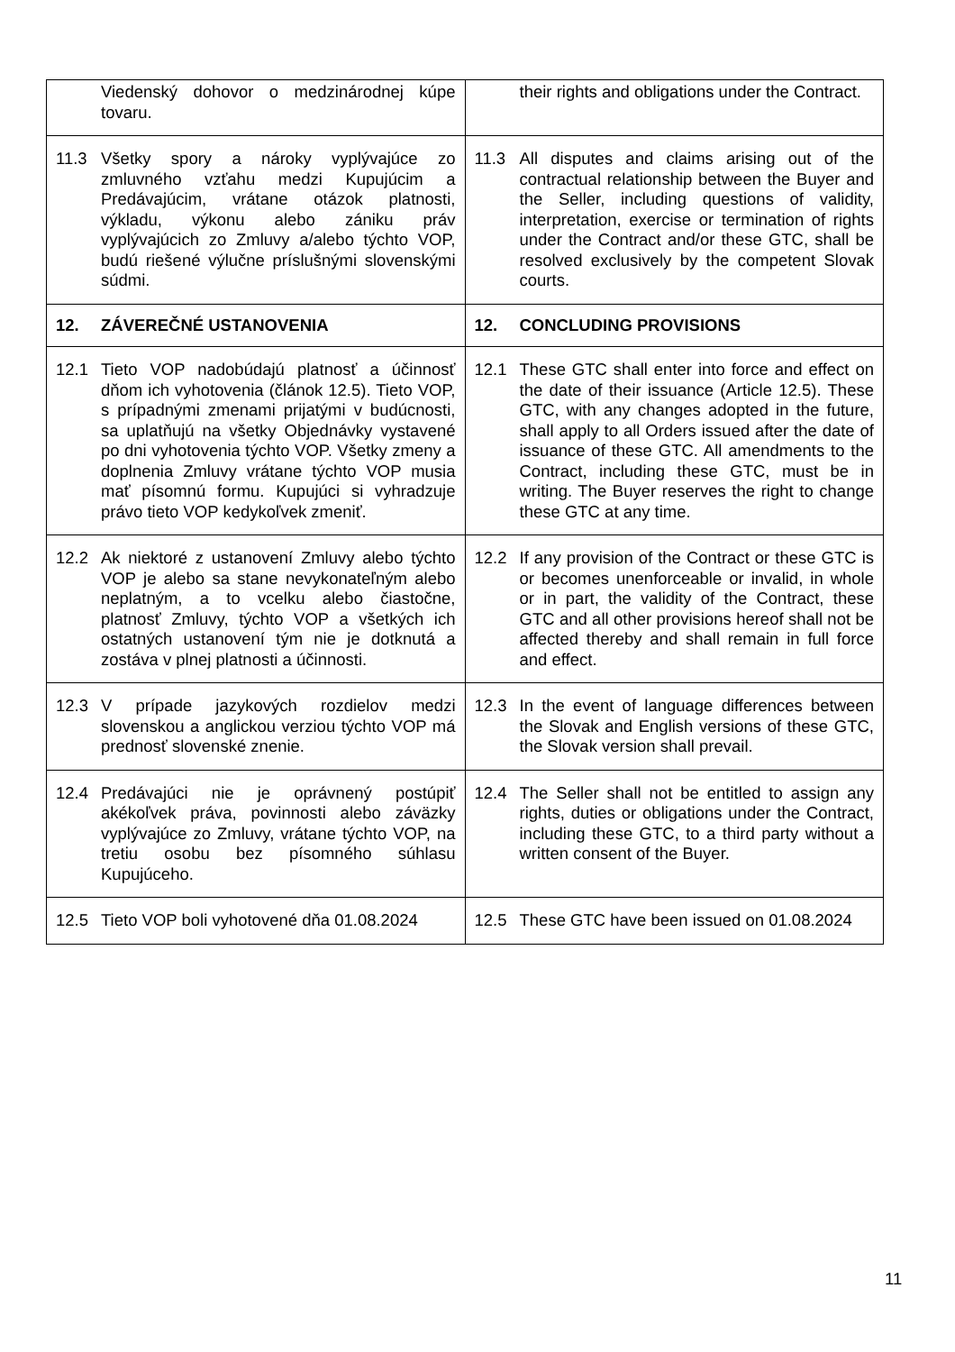| Viedenský dohovor o medzinárodnej kúpe tovaru. | their rights and obligations under the Contract. |
| 11.3 Všetky spory a nároky vyplývajúce zo zmluvného vzťahu medzi Kupujúcim a Predávajúcim, vrátane otázok platnosti, výkladu, výkonu alebo zániku práv vyplývajúcich zo Zmluvy a/alebo týchto VOP, budú riešené výlučne príslušnými slovenskými súdmi. | 11.3 All disputes and claims arising out of the contractual relationship between the Buyer and the Seller, including questions of validity, interpretation, exercise or termination of rights under the Contract and/or these GTC, shall be resolved exclusively by the competent Slovak courts. |
| 12. ZÁVEREČNÉ USTANOVENIA | 12. CONCLUDING PROVISIONS |
| 12.1 Tieto VOP nadobúdajú platnosť a účinnosť dňom ich vyhotovenia (článok 12.5). Tieto VOP, s prípadnými zmenami prijatými v budúcnosti, sa uplatňujú na všetky Objednávky vystavené po dni vyhotovenia týchto VOP. Všetky zmeny a doplnenia Zmluvy vrátane týchto VOP musia mať písomnú formu. Kupujúci si vyhradzuje právo tieto VOP kedykoľvek zmeniť. | 12.1 These GTC shall enter into force and effect on the date of their issuance (Article 12.5). These GTC, with any changes adopted in the future, shall apply to all Orders issued after the date of issuance of these GTC. All amendments to the Contract, including these GTC, must be in writing. The Buyer reserves the right to change these GTC at any time. |
| 12.2 Ak niektoré z ustanovení Zmluvy alebo týchto VOP je alebo sa stane nevykonateľným alebo neplatným, a to vcelku alebo čiastočne, platnosť Zmluvy, týchto VOP a všetkých ich ostatných ustanovení tým nie je dotknutá a zostáva v plnej platnosti a účinnosti. | 12.2 If any provision of the Contract or these GTC is or becomes unenforceable or invalid, in whole or in part, the validity of the Contract, these GTC and all other provisions hereof shall not be affected thereby and shall remain in full force and effect. |
| 12.3 V prípade jazykových rozdielov medzi slovenskou a anglickou verziou týchto VOP má prednosť slovenské znenie. | 12.3 In the event of language differences between the Slovak and English versions of these GTC, the Slovak version shall prevail. |
| 12.4 Predávajúci nie je oprávnený postúpiť akékoľvek práva, povinnosti alebo záväzky vyplývajúce zo Zmluvy, vrátane týchto VOP, na tretiu osobu bez písomného súhlasu Kupujúceho. | 12.4 The Seller shall not be entitled to assign any rights, duties or obligations under the Contract, including these GTC, to a third party without a written consent of the Buyer. |
| 12.5 Tieto VOP boli vyhotovené dňa 01.08.2024 | 12.5 These GTC have been issued on 01.08.2024 |
11